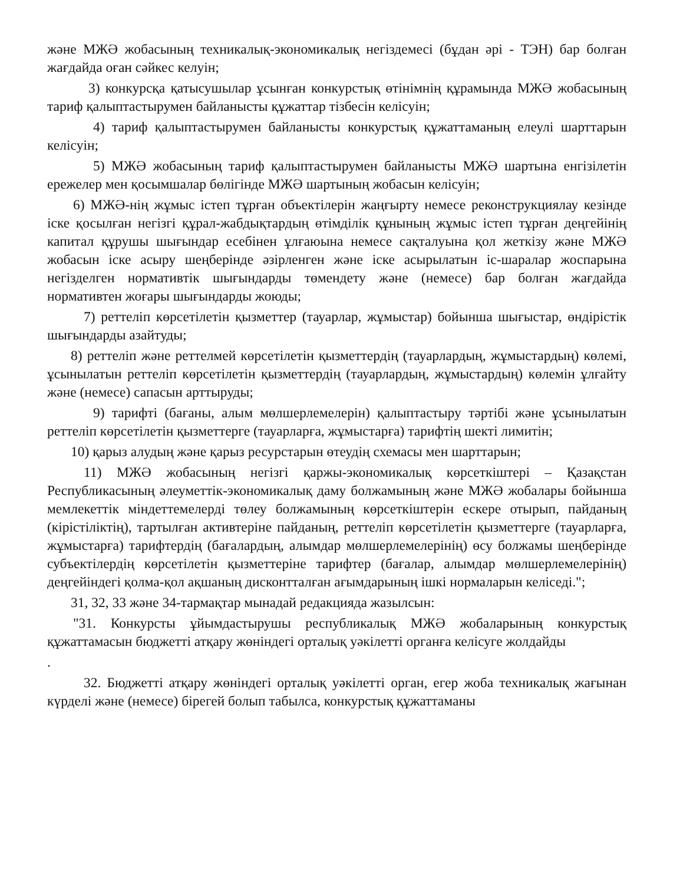және МЖӘ жобасының техникалық-экономикалық негіздемесі (бұдан әрі - ТЭН) бар болған жағдайда оған сәйкес келуін;
3) конкурсқа қатысушылар ұсынған конкурстық өтінімнің құрамында МЖӘ жобасының тариф қалыптастырумен байланысты құжаттар тізбесін келісуін;
4) тариф қалыптастырумен байланысты конкурстық құжаттаманың елеулі шарттарын келісуін;
5) МЖӘ жобасының тариф қалыптастырумен байланысты МЖӘ шартына енгізілетін ережелер мен қосымшалар бөлігінде МЖӘ шартының жобасын келісуін;
6) МЖӘ-нің жұмыс істеп тұрған объектілерін жаңғырту немесе реконструкциялау кезінде іске қосылған негізгі құрал-жабдықтардың өтімділік құнының жұмыс істеп тұрған деңгейінің капитал құрушы шығындар есебінен ұлғаюына немесе сақталуына қол жеткізу және МЖӘ жобасын іске асыру шеңберінде әзірленген және іске асырылатын іс-шаралар жоспарына негізделген нормативтік шығындарды төмендету және (немесе) бар болған жағдайда нормативтен жоғары шығындарды жоюды;
7) реттеліп көрсетілетін қызметтер (тауарлар, жұмыстар) бойынша шығыстар, өндірістік шығындарды азайтуды;
8) реттеліп және реттелмей көрсетілетін қызметтердің (тауарлардың, жұмыстардың) көлемі, ұсынылатын реттеліп көрсетілетін қызметтердің (тауарлардың, жұмыстардың) көлемін ұлғайту және (немесе) сапасын арттыруды;
9) тарифті (бағаны, алым мөлшерлемелерін) қалыптастыру тәртібі және ұсынылатын реттеліп көрсетілетін қызметтерге (тауарларға, жұмыстарға) тарифтің шекті лимитін;
10) қарыз алудың және қарыз ресурстарын өтеудің схемасы мен шарттарын;
11) МЖӘ жобасының негізгі қаржы-экономикалық көрсеткіштері – Қазақстан Республикасының әлеуметтік-экономикалық даму болжамының және МЖӘ жобалары бойынша мемлекеттік міндеттемелерді төлеу болжамының көрсеткіштерін ескере отырып, пайданың (кірістіліктің), тартылған активтеріне пайданың, реттеліп көрсетілетін қызметтерге (тауарларға, жұмыстарға) тарифтердің (бағалардың, алымдар мөлшерлемелерінің) өсу болжамы шеңберінде субъектілердің көрсетілетін қызметтеріне тарифтер (бағалар, алымдар мөлшерлемелерінің) деңгейіндегі қолма-қол ақшаның дисконтталған ағымдарының ішкі нормаларын келіседі.";
31, 32, 33 және 34-тармақтар мынадай редакцияда жазылсын:
"31. Конкурсты ұйымдастырушы республикалық МЖӘ жобаларының конкурстық құжаттамасын бюджетті атқару жөніндегі орталық уәкілетті органға келісуге жолдайды
.
32. Бюджетті атқару жөніндегі орталық уәкілетті орган, егер жоба техникалық жағынан күрделі және (немесе) бірегей болып табылса, конкурстық құжаттаманы